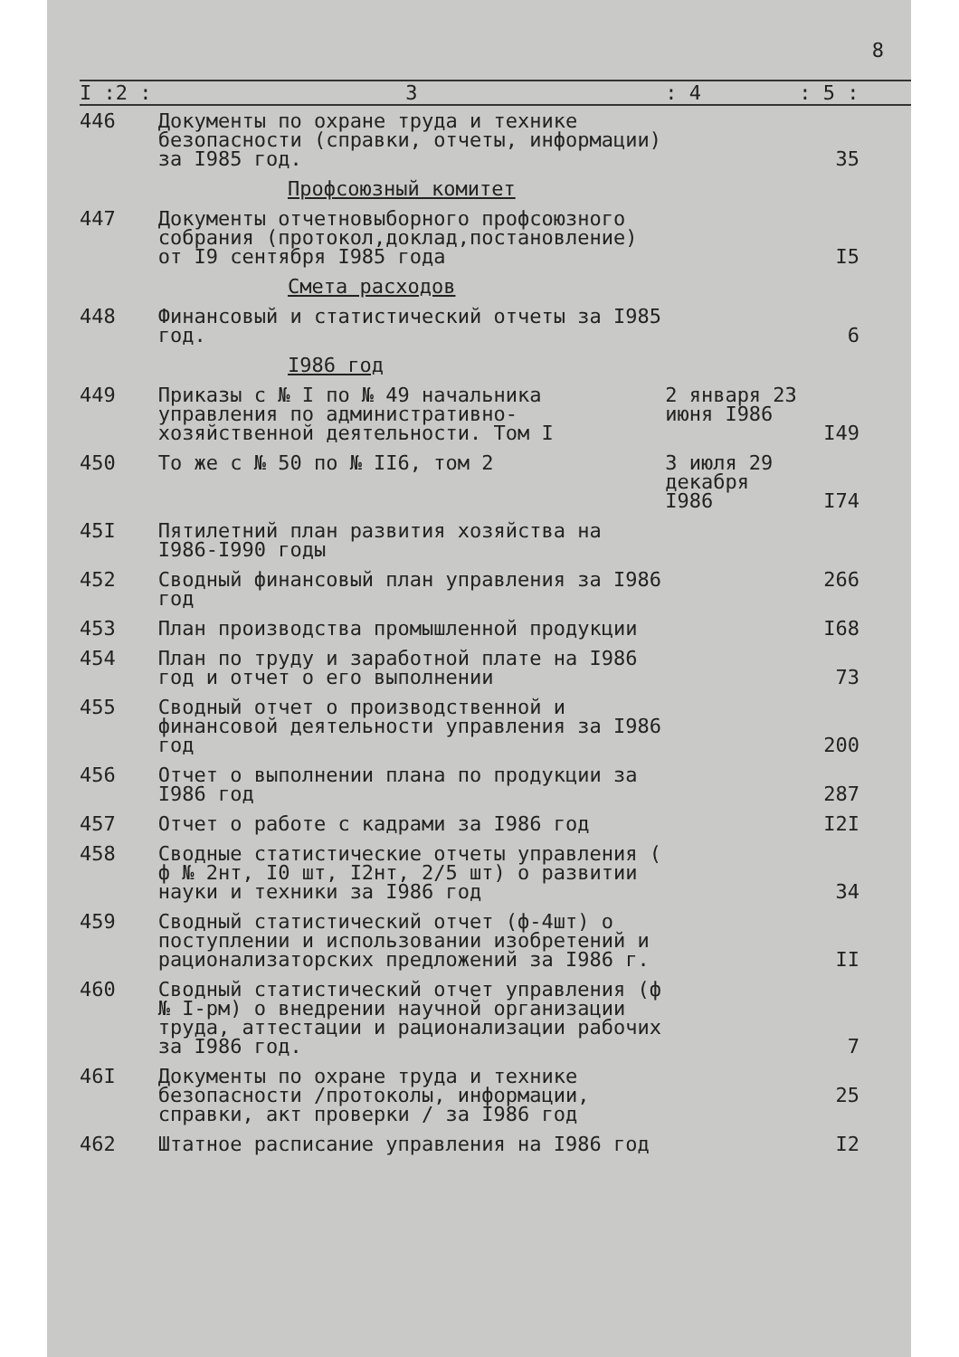8
| I :2 : | 3 | : 4 | : 5 : |
| --- | --- | --- | --- |
| 446 | Документы по охране труда и технике безопасности (справки, отчеты, информации) за I985 год. | | 35 |
| Профсоюзный комитет | | | |
| 447 | Документы отчетновыборного профсоюзного собрания (протокол,доклад,постановление) от I9 сентября I985 года | | I5 |
| Смета расходов | | | |
| 448 | Финансовый и статистический отчеты за I985 год. | | 6 |
| I986 год | | | |
| 449 | Приказы с № I по № 49 начальника управления по административно-хозяйственной деятельности. Том I | 2 января 23 июня I986 | I49 |
| 450 | То же с № 50 по № II6, том 2 | 3 июля 29 декабря I986 | I74 |
| 45I | Пятилетний план развития хозяйства на I986-I990 годы | | |
| 452 | Сводный финансовый план управления за I986 год | | 266 |
| 453 | План производства промышленной продукции | | I68 |
| 454 | План по труду и заработной плате на I986 год и отчет о его выполнении | | 73 |
| 455 | Сводный отчет о производственной и финансовой деятельности управления за I986 год | | 200 |
| 456 | Отчет о выполнении плана по продукции за I986 год | | 287 |
| 457 | Отчет о работе с кадрами за I986 год | | I2I |
| 458 | Сводные статистические отчеты управления ( ф № 2нт, I0 шт, I2нт, 2/5 шт) о развитии науки и техники за I986 год | | 34 |
| 459 | Сводный статистический отчет (ф-4шт) о поступлении и использовании изобретений и рационализаторских предложений за I986 г. | | II |
| 460 | Сводный статистический отчет управления (ф № I-рм) о внедрении научной организации труда, аттестации и рационализации рабочих за I986 год. | | 7 |
| 46I | Документы по охране труда и технике безопасности /протоколы, информации, справки, акт проверки / за I986 год | | 25 |
| 462 | Штатное расписание управления на I986 год | | I2 |